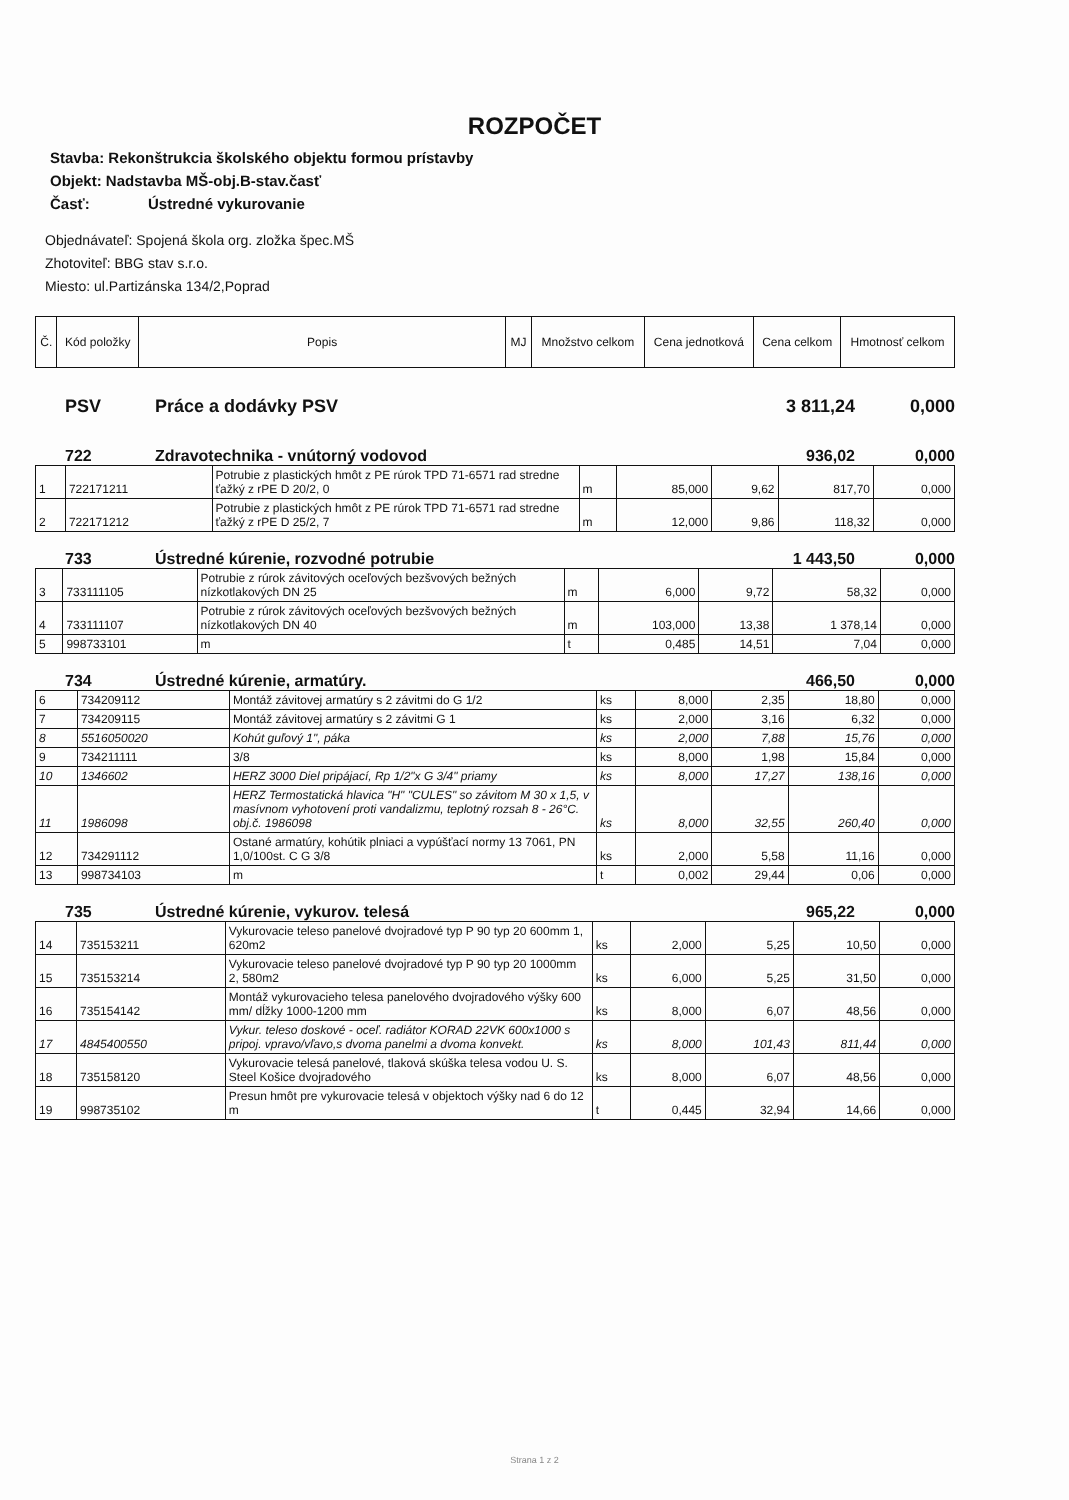ROZPOČET
Stavba: Rekonštrukcia školského objektu formou prístavby
Objekt: Nadstavba MŠ-obj.B-stav.časť
Časť: Ústredné vykurovanie
Objednávateľ: Spojená škola org. zložka špec.MŠ
Zhotoviteľ: BBG stav s.r.o.
Miesto: ul.Partizánska 134/2,Poprad
| Č. | Kód položky | Popis | MJ | Množstvo celkom | Cena jednotková | Cena celkom | Hmotnosť celkom |
| --- | --- | --- | --- | --- | --- | --- | --- |
PSV Práce a dodávky PSV 3 811,24 0,000
722 Zdravotechnika - vnútorný vodovod 936,02 0,000
| 1 | 722171211 | Potrubie z plastických hmôt z PE rúrok TPD 71-6571 rad stredne ťažký z rPE D 20/2, 0 | m | 85,000 | 9,62 | 817,70 | 0,000 |
| 2 | 722171212 | Potrubie z plastických hmôt z PE rúrok TPD 71-6571 rad stredne ťažký z rPE D 25/2, 7 | m | 12,000 | 9,86 | 118,32 | 0,000 |
733 Ústredné kúrenie, rozvodné potrubie 1 443,50 0,000
| 3 | 733111105 | Potrubie z rúrok závitových oceľových bezšvových bežných nízkotlakových DN 25 | m | 6,000 | 9,72 | 58,32 | 0,000 |
| 4 | 733111107 | Potrubie z rúrok závitových oceľových bezšvových bežných nízkotlakových DN 40 | m | 103,000 | 13,38 | 1 378,14 | 0,000 |
| 5 | 998733101 | m | t | 0,485 | 14,51 | 7,04 | 0,000 |
734 Ústredné kúrenie, armatúry. 466,50 0,000
| 6 | 734209112 | Montáž závitovej armatúry s 2 závitmi do G 1/2 | ks | 8,000 | 2,35 | 18,80 | 0,000 |
| 7 | 734209115 | Montáž závitovej armatúry s 2 závitmi G 1 | ks | 2,000 | 3,16 | 6,32 | 0,000 |
| 8 | 5516050020 | Kohút guľový 1", páka | ks | 2,000 | 7,88 | 15,76 | 0,000 |
| 9 | 734211111 | 3/8 | ks | 8,000 | 1,98 | 15,84 | 0,000 |
| 10 | 1346602 | HERZ 3000 Diel pripájací, Rp 1/2"x G 3/4" priamy | ks | 8,000 | 17,27 | 138,16 | 0,000 |
| 11 | 1986098 | HERZ Termostatická hlavica "H" "CULES" so závitom M 30 x 1,5, v masívnom vyhotovení proti vandalizmu, teplotný rozsah 8 - 26°C. obj.č. 1986098 | ks | 8,000 | 32,55 | 260,40 | 0,000 |
| 12 | 734291112 | Ostané armatúry, kohútik plniaci a vypúšťací normy 13 7061, PN 1,0/100st. C G 3/8 | ks | 2,000 | 5,58 | 11,16 | 0,000 |
| 13 | 998734103 | m | t | 0,002 | 29,44 | 0,06 | 0,000 |
735 Ústredné kúrenie, vykurov. telesá 965,22 0,000
| 14 | 735153211 | Vykurovacie teleso panelové dvojradové typ P 90 typ 20 600mm 1, 620m2 | ks | 2,000 | 5,25 | 10,50 | 0,000 |
| 15 | 735153214 | Vykurovacie teleso panelové dvojradové typ P 90 typ 20 1000mm 2, 580m2 | ks | 6,000 | 5,25 | 31,50 | 0,000 |
| 16 | 735154142 | Montáž vykurovacieho telesa panelového dvojradového výšky 600 mm/ dĺžky 1000-1200 mm | ks | 8,000 | 6,07 | 48,56 | 0,000 |
| 17 | 4845400550 | Vykur. teleso doskové - oceľ. radiátor KORAD 22VK 600x1000 s pripoj. vpravo/vľavo,s dvoma panelmi a dvoma konvekt. | ks | 8,000 | 101,43 | 811,44 | 0,000 |
| 18 | 735158120 | Vykurovacie telesá panelové, tlaková skúška telesa vodou U. S. Steel Košice dvojradového | ks | 8,000 | 6,07 | 48,56 | 0,000 |
| 19 | 998735102 | Presun hmôt pre vykurovacie telesá v objektoch výšky nad 6 do 12 m | t | 0,445 | 32,94 | 14,66 | 0,000 |
Strana 1 z 2